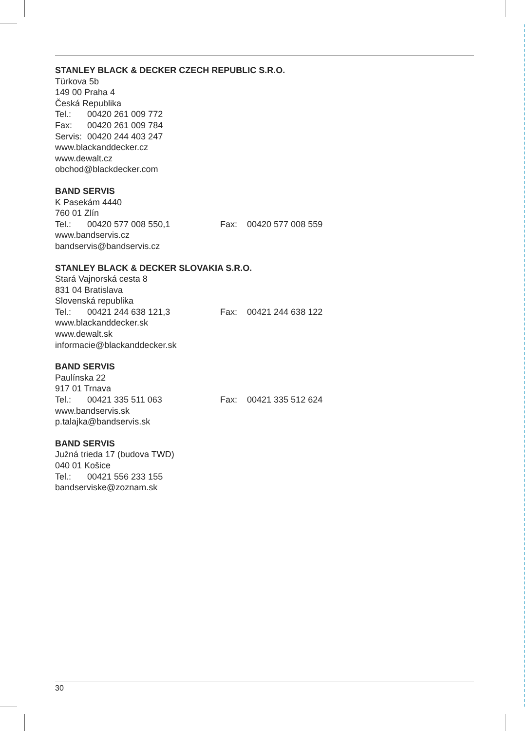STANLEY BLACK & DECKER CZECH REPUBLIC S.R.O.
Türkova 5b
149 00 Praha 4
Česká Republika
Tel.: 00420 261 009 772
Fax: 00420 261 009 784
Servis: 00420 244 403 247
www.blackanddecker.cz
www.dewalt.cz
obchod@blackdecker.com
BAND SERVIS
K Pasekám 4440
760 01 Zlín
Tel.: 00420 577 008 550,1 Fax: 00420 577 008 559
www.bandservis.cz
bandservis@bandservis.cz
STANLEY BLACK & DECKER SLOVAKIA S.R.O.
Stará Vajnorská cesta 8
831 04 Bratislava
Slovenská republika
Tel.: 00421 244 638 121,3 Fax: 00421 244 638 122
www.blackanddecker.sk
www.dewalt.sk
informacie@blackanddecker.sk
BAND SERVIS
Paulínska 22
917 01 Trnava
Tel.: 00421 335 511 063 Fax: 00421 335 512 624
www.bandservis.sk
p.talajka@bandservis.sk
BAND SERVIS
Južná trieda 17 (budova TWD)
040 01 Košice
Tel.: 00421 556 233 155
bandserviske@zoznam.sk
30